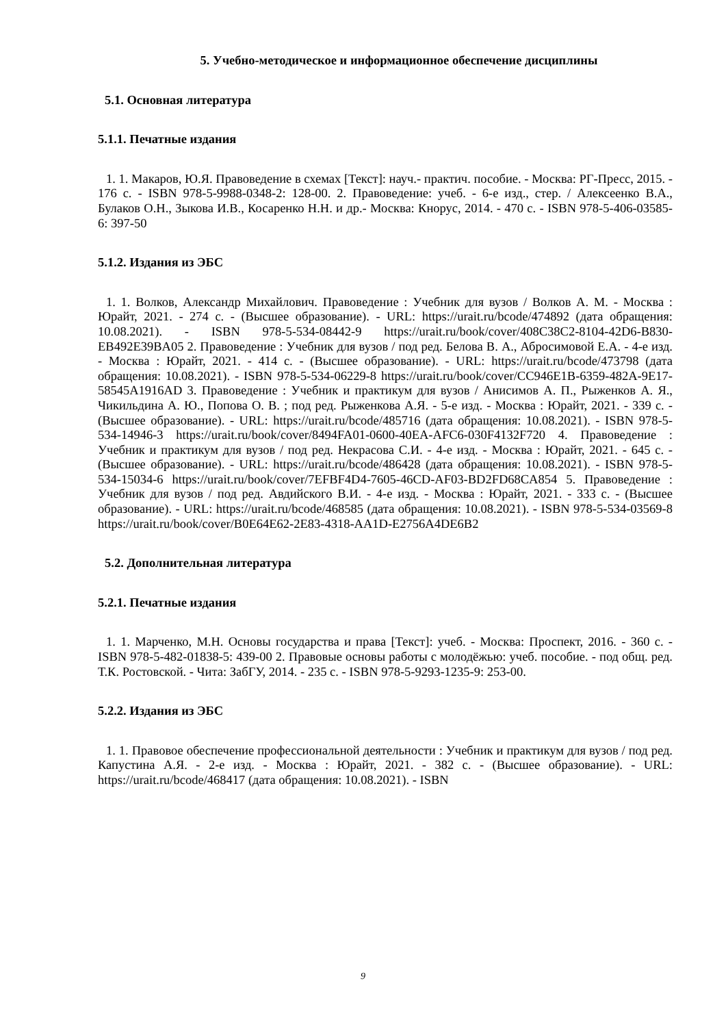5. Учебно-методическое и информационное обеспечение дисциплины
5.1. Основная литература
5.1.1. Печатные издания
1. 1. Макаров, Ю.Я. Правоведение в схемах [Текст]: науч.- практич. пособие. - Москва: РГ-Пресс, 2015. - 176 с. - ISBN 978-5-9988-0348-2: 128-00. 2. Правоведение: учеб. - 6-е изд., стер. / Алексеенко В.А., Булаков О.Н., Зыкова И.В., Косаренко Н.Н. и др.- Москва: Кнорус, 2014. - 470 с. - ISBN 978-5-406-03585-6: 397-50
5.1.2. Издания из ЭБС
1. 1. Волков, Александр Михайлович. Правоведение : Учебник для вузов / Волков А. М. - Москва : Юрайт, 2021. - 274 с. - (Высшее образование). - URL: https://urait.ru/bcode/474892 (дата обращения: 10.08.2021). - ISBN 978-5-534-08442-9 https://urait.ru/book/cover/408C38C2-8104-42D6-B830-EB492E39BA05 2. Правоведение : Учебник для вузов / под ред. Белова В. А., Абросимовой Е.А. - 4-е изд. - Москва : Юрайт, 2021. - 414 с. - (Высшее образование). - URL: https://urait.ru/bcode/473798 (дата обращения: 10.08.2021). - ISBN 978-5-534-06229-8 https://urait.ru/book/cover/CC946E1B-6359-482A-9E17-58545A1916AD 3. Правоведение : Учебник и практикум для вузов / Анисимов А. П., Рыженков А. Я., Чикильдина А. Ю., Попова О. В. ; под ред. Рыженкова А.Я. - 5-е изд. - Москва : Юрайт, 2021. - 339 с. - (Высшее образование). - URL: https://urait.ru/bcode/485716 (дата обращения: 10.08.2021). - ISBN 978-5-534-14946-3 https://urait.ru/book/cover/8494FA01-0600-40EA-AFC6-030F4132F720 4. Правоведение : Учебник и практикум для вузов / под ред. Некрасова С.И. - 4-е изд. - Москва : Юрайт, 2021. - 645 с. - (Высшее образование). - URL: https://urait.ru/bcode/486428 (дата обращения: 10.08.2021). - ISBN 978-5-534-15034-6 https://urait.ru/book/cover/7EFBF4D4-7605-46CD-AF03-BD2FD68CA854 5. Правоведение : Учебник для вузов / под ред. Авдийского В.И. - 4-е изд. - Москва : Юрайт, 2021. - 333 с. - (Высшее образование). - URL: https://urait.ru/bcode/468585 (дата обращения: 10.08.2021). - ISBN 978-5-534-03569-8 https://urait.ru/book/cover/B0E64E62-2E83-4318-AA1D-E2756A4DE6B2
5.2. Дополнительная литература
5.2.1. Печатные издания
1. 1. Марченко, М.Н. Основы государства и права [Текст]: учеб. - Москва: Проспект, 2016. - 360 с. - ISBN 978-5-482-01838-5: 439-00 2. Правовые основы работы с молодёжью: учеб. пособие. - под общ. ред. Т.К. Ростовской. - Чита: ЗабГУ, 2014. - 235 с. - ISBN 978-5-9293-1235-9: 253-00.
5.2.2. Издания из ЭБС
1. 1. Правовое обеспечение профессиональной деятельности : Учебник и практикум для вузов / под ред. Капустина А.Я. - 2-е изд. - Москва : Юрайт, 2021. - 382 с. - (Высшее образование). - URL: https://urait.ru/bcode/468417 (дата обращения: 10.08.2021). - ISBN
9